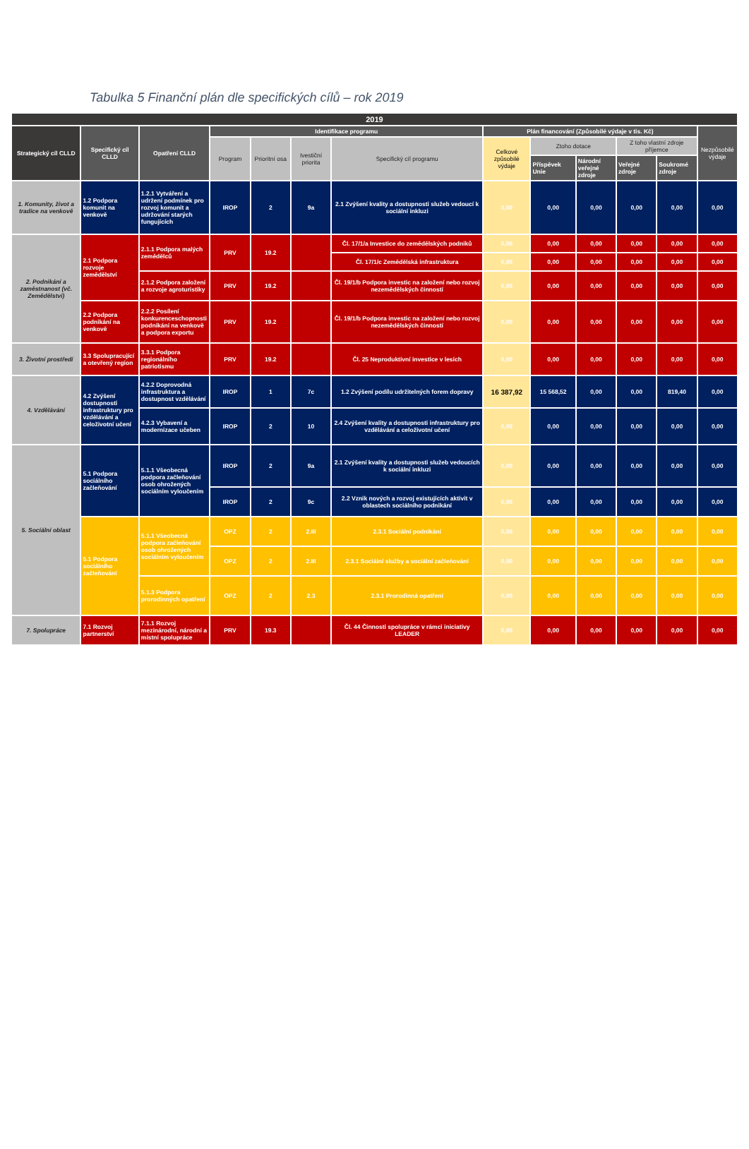Tabulka 5 Finanční plán dle specifických cílů – rok 2019
| 2019 | | | | | | | | | | | | |
| --- | --- | --- | --- | --- | --- | --- | --- | --- | --- | --- | --- | --- |
| Strategický cíl CLLD | Specifický cíl CLLD | Opatření CLLD | Identifikace programu | | | | Plán financování (Způsobilé výdaje v tis. Kč) | | | | | Nezpůsobilé výdaje |
| | | | Program | Prioritní osa | Ivestiční priorita | Specifický cíl programu | Celkové způsobilé výdaje | Ztoho dotace | | Z toho vlastní zdroje příjemce | | |
| | | | | | | | | Příspěvek Unie | Národní veřejné zdroje | Veřejné zdroje | Soukromé zdroje | |
| 1. Komunity, život a tradice na venkově | 1.2 Podpora komunit na venkově | 1.2.1 Vytváření a udržení podmínek pro rozvoj komunit a udržování starých fungujících | IROP | 2 | 9a | 2.1 Zvýšení kvality a dostupnosti služeb vedoucí k sociální inkluzi | 0,00 | 0,00 | 0,00 | 0,00 | 0,00 | 0,00 |
| 2. Podnikání a zaměstnanost (vč. Zemědělství) | 2.1 Podpora rozvoje zemědělství | 2.1.1 Podpora malých zemědělců | PRV | 19.2 | | Čl. 17/1/a Investice do zemědělských podniků | 0,00 | 0,00 | 0,00 | 0,00 | 0,00 | 0,00 |
| | | | | | | Čl. 17/1/c Zemědělská infrastruktura | 0,00 | 0,00 | 0,00 | 0,00 | 0,00 | 0,00 |
| | | 2.1.2 Podpora založení a rozvoje agroturistiky | PRV | 19.2 | | Čl. 19/1/b Podpora investic na založení nebo rozvoj nezemědělských činností | 0,00 | 0,00 | 0,00 | 0,00 | 0,00 | 0,00 |
| | 2.2 Podpora podnikání na venkově | 2.2.2 Posílení konkurenceschopnosti podnikání na venkově a podpora exportu | PRV | 19.2 | | Čl. 19/1/b Podpora investic na založení nebo rozvoj nezemědělských činností | 0,00 | 0,00 | 0,00 | 0,00 | 0,00 | 0,00 |
| 3. Životní prostředí | 3.3 Spolupracující a otevřený region | 3.3.1 Podpora regionálního patriotismu | PRV | 19.2 | | Čl. 25 Neproduktivní investice v lesích | 0,00 | 0,00 | 0,00 | 0,00 | 0,00 | 0,00 |
| 4. Vzdělávání | 4.2 Zvýšení dostupnosti infrastruktury pro vzdělávání a celoživotní učení | 4.2.2 Doprovodná infrastruktura a dostupnost vzdělávání | IROP | 1 | 7c | 1.2 Zvýšení podílu udržitelných forem dopravy | 16 387,92 | 15 568,52 | 0,00 | 0,00 | 819,40 | 0,00 |
| | | 4.2.3 Vybavení a modernizace učeben | IROP | 2 | 10 | 2.4 Zvýšení kvality a dostupnosti infrastruktury pro vzdělávání a celoživotní učení | 0,00 | 0,00 | 0,00 | 0,00 | 0,00 | 0,00 |
| 5. Sociální oblast | 5.1 Podpora sociálního začleňování | 5.1.1 Všeobecná podpora začleňování osob ohrožených sociálním vyloučením | IROP | 2 | 9a | 2.1 Zvýšení kvality a dostupnosti služeb vedoucích k sociální inkluzi | 0,00 | 0,00 | 0,00 | 0,00 | 0,00 | 0,00 |
| | | | IROP | 2 | 9c | 2.2 Vznik nových a rozvoj existujících aktivit v oblastech sociálního podnikání | 0,00 | 0,00 | 0,00 | 0,00 | 0,00 | 0,00 |
| | 5.1 Podpora sociálního začleňování | 5.1.1 Všeobecná podpora začleňování osob ohrožených sociálním vyloučením | OPZ | 2 | 2.III | 2.3.1 Sociální podnikání | 0,00 | 0,00 | 0,00 | 0,00 | 0,00 | 0,00 |
| | | | OPZ | 2 | 2.III | 2.3.1 Sociální služby a sociální začleňování | 0,00 | 0,00 | 0,00 | 0,00 | 0,00 | 0,00 |
| | | 5.1.3 Podpora prorodinných opatření | OPZ | 2 | 2.3 | 2.3.1 Prorodinná opatření | 0,00 | 0,00 | 0,00 | 0,00 | 0,00 | 0,00 |
| 7. Spolupráce | 7.1 Rozvoj partnerství | 7.1.1 Rozvoj mezinárodní, národní a místní spolupráce | PRV | 19.3 | | Čl. 44 Činnosti spolupráce v rámci iniciativy LEADER | 0,00 | 0,00 | 0,00 | 0,00 | 0,00 | 0,00 |